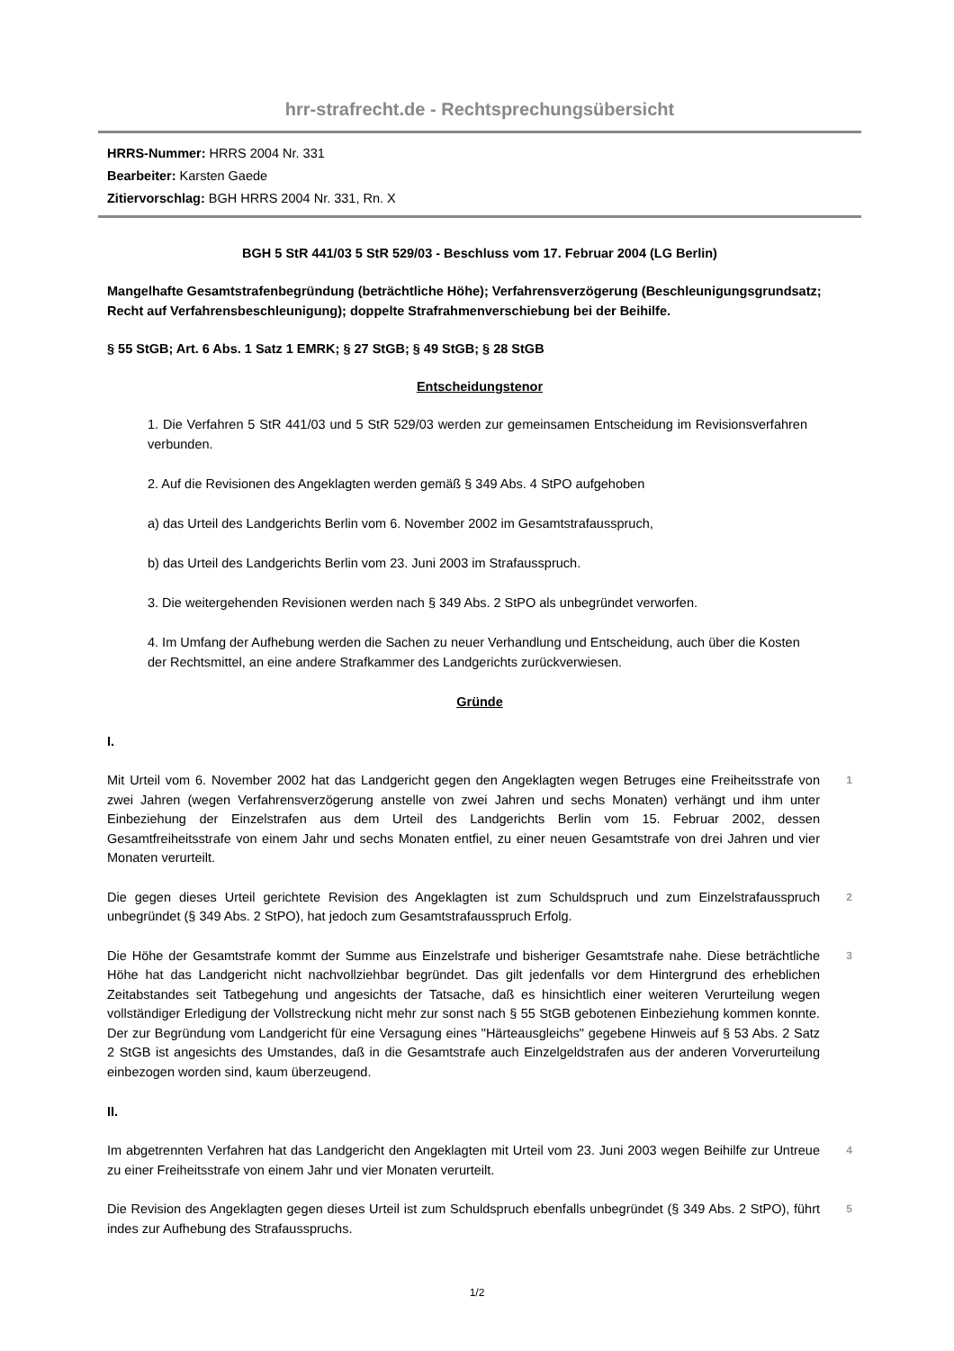hrr-strafrecht.de - Rechtsprechungsübersicht
HRRS-Nummer: HRRS 2004 Nr. 331
Bearbeiter: Karsten Gaede
Zitiervorschlag: BGH HRRS 2004 Nr. 331, Rn. X
BGH 5 StR 441/03 5 StR 529/03 - Beschluss vom 17. Februar 2004 (LG Berlin)
Mangelhafte Gesamtstrafenbegründung (beträchtliche Höhe); Verfahrensverzögerung (Beschleunigungsgrundsatz; Recht auf Verfahrensbeschleunigung); doppelte Strafrahmenverschiebung bei der Beihilfe.
§ 55 StGB; Art. 6 Abs. 1 Satz 1 EMRK; § 27 StGB; § 49 StGB; § 28 StGB
Entscheidungstenor
1. Die Verfahren 5 StR 441/03 und 5 StR 529/03 werden zur gemeinsamen Entscheidung im Revisionsverfahren verbunden.
2. Auf die Revisionen des Angeklagten werden gemäß § 349 Abs. 4 StPO aufgehoben
a) das Urteil des Landgerichts Berlin vom 6. November 2002 im Gesamtstrafausspruch,
b) das Urteil des Landgerichts Berlin vom 23. Juni 2003 im Strafausspruch.
3. Die weitergehenden Revisionen werden nach § 349 Abs. 2 StPO als unbegründet verworfen.
4. Im Umfang der Aufhebung werden die Sachen zu neuer Verhandlung und Entscheidung, auch über die Kosten der Rechtsmittel, an eine andere Strafkammer des Landgerichts zurückverwiesen.
Gründe
I.
Mit Urteil vom 6. November 2002 hat das Landgericht gegen den Angeklagten wegen Betruges eine Freiheitsstrafe von zwei Jahren (wegen Verfahrensverzögerung anstelle von zwei Jahren und sechs Monaten) verhängt und ihm unter Einbeziehung der Einzelstrafen aus dem Urteil des Landgerichts Berlin vom 15. Februar 2002, dessen Gesamtfreiheitsstrafe von einem Jahr und sechs Monaten entfiel, zu einer neuen Gesamtstrafe von drei Jahren und vier Monaten verurteilt.
1
Die gegen dieses Urteil gerichtete Revision des Angeklagten ist zum Schuldspruch und zum Einzelstrafausspruch unbegründet (§ 349 Abs. 2 StPO), hat jedoch zum Gesamtstrafausspruch Erfolg.
2
Die Höhe der Gesamtstrafe kommt der Summe aus Einzelstrafe und bisheriger Gesamtstrafe nahe. Diese beträchtliche Höhe hat das Landgericht nicht nachvollziehbar begründet. Das gilt jedenfalls vor dem Hintergrund des erheblichen Zeitabstandes seit Tatbegehung und angesichts der Tatsache, daß es hinsichtlich einer weiteren Verurteilung wegen vollständiger Erledigung der Vollstreckung nicht mehr zur sonst nach § 55 StGB gebotenen Einbeziehung kommen konnte. Der zur Begründung vom Landgericht für eine Versagung eines "Härteausgleichs" gegebene Hinweis auf § 53 Abs. 2 Satz 2 StGB ist angesichts des Umstandes, daß in die Gesamtstrafe auch Einzelgeldstrafen aus der anderen Vorverurteilung einbezogen worden sind, kaum überzeugend.
3
II.
Im abgetrennten Verfahren hat das Landgericht den Angeklagten mit Urteil vom 23. Juni 2003 wegen Beihilfe zur Untreue zu einer Freiheitsstrafe von einem Jahr und vier Monaten verurteilt.
4
Die Revision des Angeklagten gegen dieses Urteil ist zum Schuldspruch ebenfalls unbegründet (§ 349 Abs. 2 StPO), führt indes zur Aufhebung des Strafausspruchs.
5
1/2